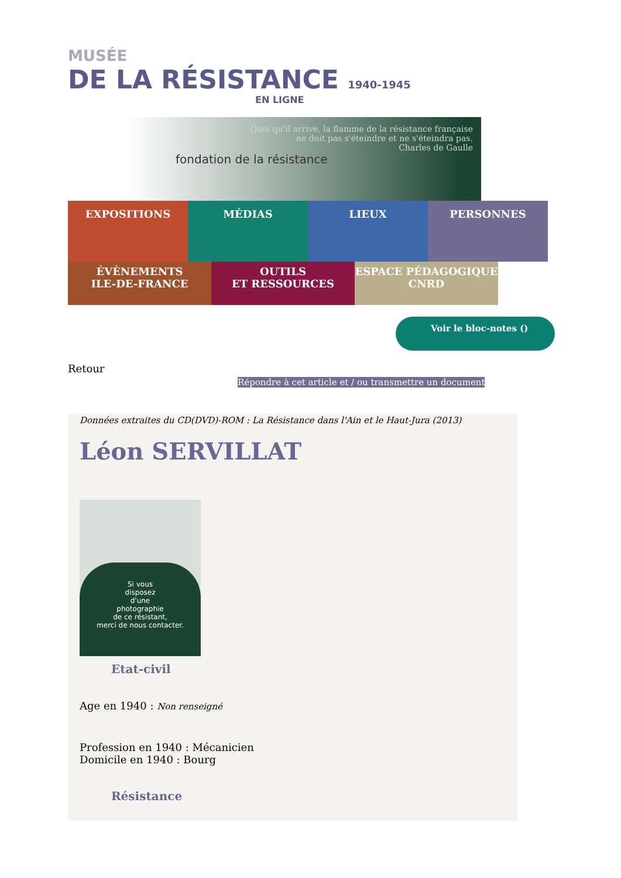MUSÉE
DE LA RÉSISTANCE 1940-1945
EN LIGNE
Quoi qu'il arrive, la flamme de la résistance française
ne doit pas s'éteindre et ne s'éteindra pas.
Charles de Gaulle
fondation de la résistance
EXPOSITIONS
MÉDIAS LIEUX PERSONNES
ÉVÈNEMENTS
ILE-DE-FRANCE
OUTILS
ET RESSOURCES
ESPACE PÉDAGOGIQUE
CNRD
Voir le bloc-notes ()
Retour
Répondre à cet article et / ou transmettre un document
Données extraites du CD(DVD)-ROM : La Résistance dans l'Ain et le Haut-Jura (2013)
Léon SERVILLAT
Si vous
disposez
d'une
photographie
de ce résistant,
merci de nous contacter.
Etat-civil
Age en 1940 : Non renseigné
Profession en 1940 : Mécanicien
Domicile en 1940 : Bourg
Résistance